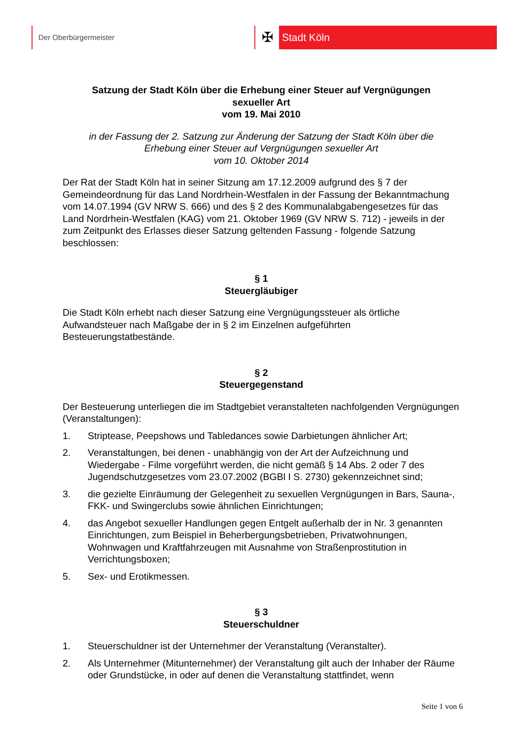Der Oberbürgermeister
✠ Stadt Köln
Satzung der Stadt Köln über die Erhebung einer Steuer auf Vergnügungen
sexueller Art
vom 19. Mai 2010
in der Fassung der 2. Satzung zur Änderung der Satzung der Stadt Köln über die
Erhebung einer Steuer auf Vergnügungen sexueller Art
vom 10. Oktober 2014
Der Rat der Stadt Köln hat in seiner Sitzung am 17.12.2009 aufgrund des § 7 der Gemeindeordnung für das Land Nordrhein-Westfalen in der Fassung der Bekanntmachung vom 14.07.1994 (GV NRW S. 666) und des § 2 des Kommunalabgabengesetzes für das Land Nordrhein-Westfalen (KAG) vom 21. Oktober 1969 (GV NRW S. 712) - jeweils in der zum Zeitpunkt des Erlasses dieser Satzung geltenden Fassung - folgende Satzung beschlossen:
§ 1
Steuergläubiger
Die Stadt Köln erhebt nach dieser Satzung eine Vergnügungssteuer als örtliche Aufwandsteuer nach Maßgabe der in § 2 im Einzelnen aufgeführten Besteuerungstatbestände.
§ 2
Steuergegenstand
Der Besteuerung unterliegen die im Stadtgebiet veranstalteten nachfolgenden Vergnügungen (Veranstaltungen):
1. Striptease, Peepshows und Tabledances sowie Darbietungen ähnlicher Art;
2. Veranstaltungen, bei denen - unabhängig von der Art der Aufzeichnung und Wiedergabe - Filme vorgeführt werden, die nicht gemäß § 14 Abs. 2 oder 7 des Jugendschutzgesetzes vom 23.07.2002 (BGBl I S. 2730) gekennzeichnet sind;
3. die gezielte Einräumung der Gelegenheit zu sexuellen Vergnügungen in Bars, Sauna-, FKK- und Swingerclubs sowie ähnlichen Einrichtungen;
4. das Angebot sexueller Handlungen gegen Entgelt außerhalb der in Nr. 3 genannten Einrichtungen, zum Beispiel in Beherbergungsbetrieben, Privatwohnungen, Wohnwagen und Kraftfahrzeugen mit Ausnahme von Straßenprostitution in Verrichtungsboxen;
5. Sex- und Erotikmessen.
§ 3
Steuerschuldner
1. Steuerschuldner ist der Unternehmer der Veranstaltung (Veranstalter).
2. Als Unternehmer (Mitunternehmer) der Veranstaltung gilt auch der Inhaber der Räume oder Grundstücke, in oder auf denen die Veranstaltung stattfindet, wenn
Seite 1 von 6